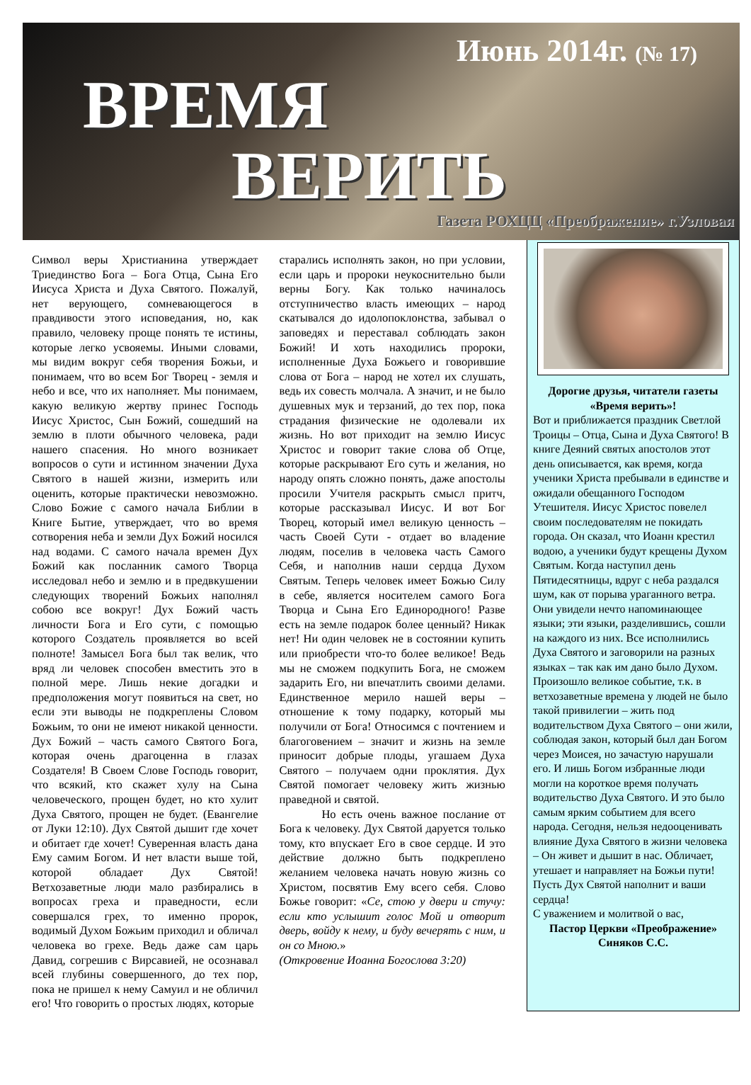Июнь 2014г. (№ 17)
ВРЕМЯ
ВЕРИТЬ
Газета РОХЦЦ «Преображение» г.Узловая
Символ веры Христианина утверждает Триединство Бога – Бога Отца, Сына Его Иисуса Христа и Духа Святого. Пожалуй, нет верующего, сомневающегося в правдивости этого исповедания, но, как правило, человеку проще понять те истины, которые легко усвояемы. Иными словами, мы видим вокруг себя творения Божьи, и понимаем, что во всем Бог Творец - земля и небо и все, что их наполняет. Мы понимаем, какую великую жертву принес Господь Иисус Христос, Сын Божий, сошедший на землю в плоти обычного человека, ради нашего спасения. Но много возникает вопросов о сути и истинном значении Духа Святого в нашей жизни, измерить или оценить, которые практически невозможно. Слово Божие с самого начала Библии в Книге Бытие, утверждает, что во время сотворения неба и земли Дух Божий носился над водами. С самого начала времен Дух Божий как посланник самого Творца исследовал небо и землю и в предвкушении следующих творений Божьих наполнял собою все вокруг! Дух Божий часть личности Бога и Его сути, с помощью которого Создатель проявляется во всей полноте! Замысел Бога был так велик, что вряд ли человек способен вместить это в полной мере. Лишь некие догадки и предположения могут появиться на свет, но если эти выводы не подкреплены Словом Божьим, то они не имеют никакой ценности. Дух Божий – часть самого Святого Бога, которая очень драгоценна в глазах Создателя! В Своем Слове Господь говорит, что всякий, кто скажет хулу на Сына человеческого, прощен будет, но кто хулит Духа Святого, прощен не будет. (Евангелие от Луки 12:10). Дух Святой дышит где хочет и обитает где хочет! Суверенная власть дана Ему самим Богом. И нет власти выше той, которой обладает Дух Святой! Ветхозаветные люди мало разбирались в вопросах греха и праведности, если совершался грех, то именно пророк, водимый Духом Божьим приходил и обличал человека во грехе. Ведь даже сам царь Давид, согрешив с Вирсавией, не осознавал всей глубины совершенного, до тех пор, пока не пришел к нему Самуил и не обличил его! Что говорить о простых людях, которые
старались исполнять закон, но при условии, если царь и пророки неукоснительно были верны Богу. Как только начиналось отступничество власть имеющих – народ скатывался до идолопоклонства, забывал о заповедях и переставал соблюдать закон Божий! И хоть находились пророки, исполненные Духа Божьего и говорившие слова от Бога – народ не хотел их слушать, ведь их совесть молчала. А значит, и не было душевных мук и терзаний, до тех пор, пока страдания физические не одолевали их жизнь. Но вот приходит на землю Иисус Христос и говорит такие слова об Отце, которые раскрывают Его суть и желания, но народу опять сложно понять, даже апостолы просили Учителя раскрыть смысл притч, которые рассказывал Иисус. И вот Бог Творец, который имел великую ценность – часть Своей Сути - отдает во владение людям, поселив в человека часть Самого Себя, и наполнив наши сердца Духом Святым. Теперь человек имеет Божью Силу в себе, является носителем самого Бога Творца и Сына Его Единородного! Разве есть на земле подарок более ценный? Никак нет! Ни один человек не в состоянии купить или приобрести что-то более великое! Ведь мы не сможем подкупить Бога, не сможем задарить Его, ни впечатлить своими делами. Единственное мерило нашей веры – отношение к тому подарку, который мы получили от Бога! Относимся с почтением и благоговением – значит и жизнь на земле приносит добрые плоды, угашаем Духа Святого – получаем одни проклятия. Дух Святой помогает человеку жить жизнью праведной и святой.
Но есть очень важное послание от Бога к человеку. Дух Святой даруется только тому, кто впускает Его в свое сердце. И это действие должно быть подкреплено желанием человека начать новую жизнь со Христом, посвятив Ему всего себя. Слово Божье говорит: «Се, стою у двери и стучу: если кто услышит голос Мой и отворит дверь, войду к нему, и буду вечерять с ним, и он со Мною.»
(Откровение Иоанна Богослова 3:20)
Дорогие друзья, читатели газеты «Время верить»!
Вот и приближается праздник Светлой Троицы – Отца, Сына и Духа Святого! В книге Деяний святых апостолов этот день описывается, как время, когда ученики Христа пребывали в единстве и ожидали обещанного Господом Утешителя. Иисус Христос повелел своим последователям не покидать города. Он сказал, что Иоанн крестил водою, а ученики будут крещены Духом Святым. Когда наступил день Пятидесятницы, вдруг с неба раздался шум, как от порыва ураганного ветра. Они увидели нечто напоминающее языки; эти языки, разделившись, сошли на каждого из них. Все исполнились Духа Святого и заговорили на разных языках – так как им дано было Духом. Произошло великое событие, т.к. в ветхозаветные времена у людей не было такой привилегии – жить под водительством Духа Святого – они жили, соблюдая закон, который был дан Богом через Моисея, но зачастую нарушали его. И лишь Богом избранные люди могли на короткое время получать водительство Духа Святого. И это было самым ярким событием для всего народа. Сегодня, нельзя недооценивать влияние Духа Святого в жизни человека – Он живет и дышит в нас. Обличает, утешает и направляет на Божьи пути! Пусть Дух Святой наполнит и ваши сердца!
С уважением и молитвой о вас,
Пастор Церкви «Преображение» Синяков С.С.